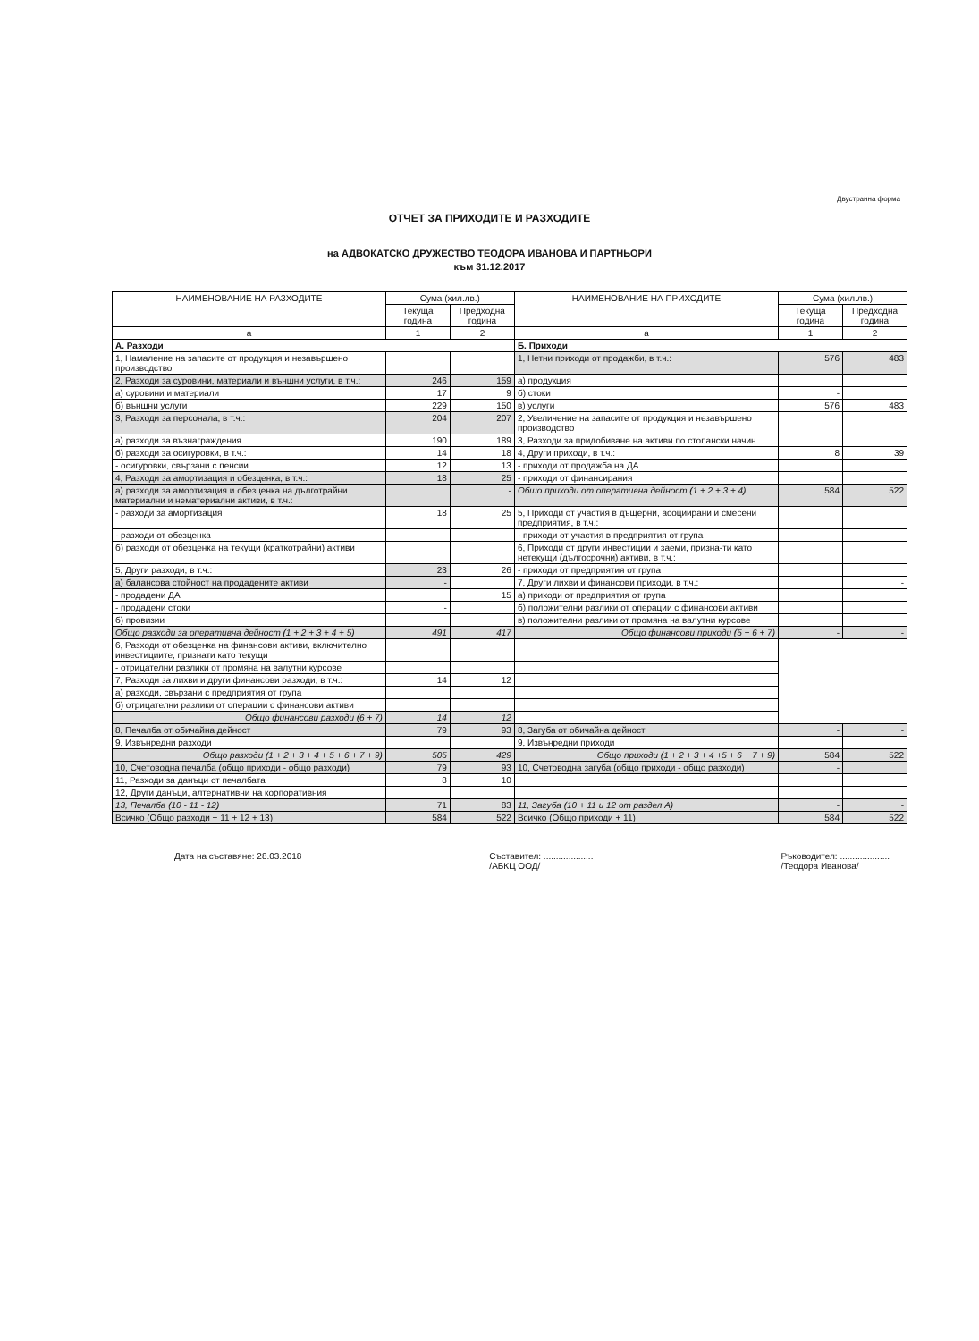Двустранна форма
ОТЧЕТ ЗА ПРИХОДИТЕ И РАЗХОДИТЕ
на АДВОКАТСКО ДРУЖЕСТВО ТЕОДОРА ИВАНОВА И ПАРТНЬОРИ
към 31.12.2017
| НАИМЕНОВАНИЕ НА РАЗХОДИТЕ | Сума (хил.лв.) | | НАИМЕНОВАНИЕ НА ПРИХОДИТЕ | Сума (хил.лв.) | |
| --- | --- | --- | --- | --- | --- |
| | Текуща година | Предходна година | | Текуща година | Предходна година |
| а | 1 | 2 | а | 1 | 2 |
| А. Разходи | | | Б. Приходи | | |
| 1, Намаление на запасите от продукция и незавършено производство | | | 1, Нетни приходи от продажби, в т.ч.: | 576 | 483 |
| 2, Разходи за суровини, материали и външни услуги, в т.ч.: | 246 | 159 | а) продукция | | |
| а) суровини и материали | 17 | 9 | б) стоки | - | |
| б) външни услуги | 229 | 150 | в) услуги | 576 | 483 |
| 3, Разходи за персонала, в т.ч.: | 204 | 207 | 2, Увеличение на запасите от продукция и незавършено производство | | |
| а) разходи за възнаграждения | 190 | 189 | 3, Разходи за придобиване на активи по стопански начин | | |
| б) разходи за осигуровки, в т.ч.: | 14 | 18 | 4, Други приходи, в т.ч.: | 8 | 39 |
| - осигуровки, свързани с пенсии | 12 | 13 | - приходи от продажба на ДА | | |
| 4, Разходи за амортизация и обезценка, в т.ч.: | 18 | 25 | - приходи от финансирания | | |
| а) разходи за амортизация и обезценка на дълготрайни материални и нематериални активи, в т.ч.: | | - | Общо приходи от оперативна дейност (1 + 2 + 3 + 4) | 584 | 522 |
| - разходи за амортизация | 18 | 25 | 5, Приходи от участия в дъщерни, асоциирани и смесени предприятия, в т.ч.: | | |
| - разходи от обезценка | | | - приходи от участия в предприятия от група | | |
| б) разходи от обезценка на текущи (краткотрайни) активи | | | 6, Приходи от други инвестиции и заеми, призна-ти като нетекущи (дългосрочни) активи, в т.ч.: | | |
| 5, Други разходи, в т.ч.: | 23 | 26 | - приходи от предприятия от група | | |
| а) балансова стойност на продадените активи | - | | 7, Други лихви и финансови приходи, в т.ч.: | | - |
| - продадени ДА | | 15 | а) приходи от предприятия от група | | |
| - продадени стоки | - | | б) положителни разлики от операции с финансови активи | | |
| б) провизии | | | в) положителни разлики от промяна на валутни курсове | | |
| Общо разходи за оперативна дейност (1 + 2 + 3 + 4 + 5) | 491 | 417 | Общо финансови приходи (5 + 6 + 7) | - | - |
| 6, Разходи от обезценка на финансови активи, включително инвестициите, признати като текущи | | | | | |
| - отрицателни разлики от промяна на валутни курсове | | | | | |
| 7, Разходи за лихви и други финансови разходи, в т.ч.: | 14 | 12 | | | |
| а) разходи, свързани с предприятия от група | | | | | |
| б) отрицателни разлики от операции с финансови активи | | | | | |
| Общо финансови разходи (6 + 7) | 14 | 12 | | | |
| 8, Печалба от обичайна дейност | 79 | 93 | 8, Загуба от обичайна дейност | - | - |
| 9, Извънредни разходи | | | 9, Извънредни приходи | | |
| Общо разходи (1 + 2 + 3 + 4 + 5 + 6 + 7 + 9) | 505 | 429 | Общо приходи (1 + 2 + 3 + 4 +5 + 6 + 7 + 9) | 584 | 522 |
| 10, Счетоводна печалба (общо приходи - общо разходи) | 79 | 93 | 10, Счетоводна загуба (общо приходи - общо разходи) | - | |
| 11, Разходи за данъци от печалбата | 8 | 10 | | | |
| 12, Други данъци, алтернативни на корпоративния | | | | | |
| 13, Печалба (10 - 11 - 12) | 71 | 83 | 11, Загуба (10 + 11 и 12 от раздел А) | - | - |
| Всичко (Общо разходи + 11 + 12 + 13) | 584 | 522 | Всичко (Общо приходи + 11) | 584 | 522 |
Дата на съставяне: 28.03.2018 Съставител: ....................
/АБКЦ ООД/
Ръководител: ....................
/Теодора Иванова/